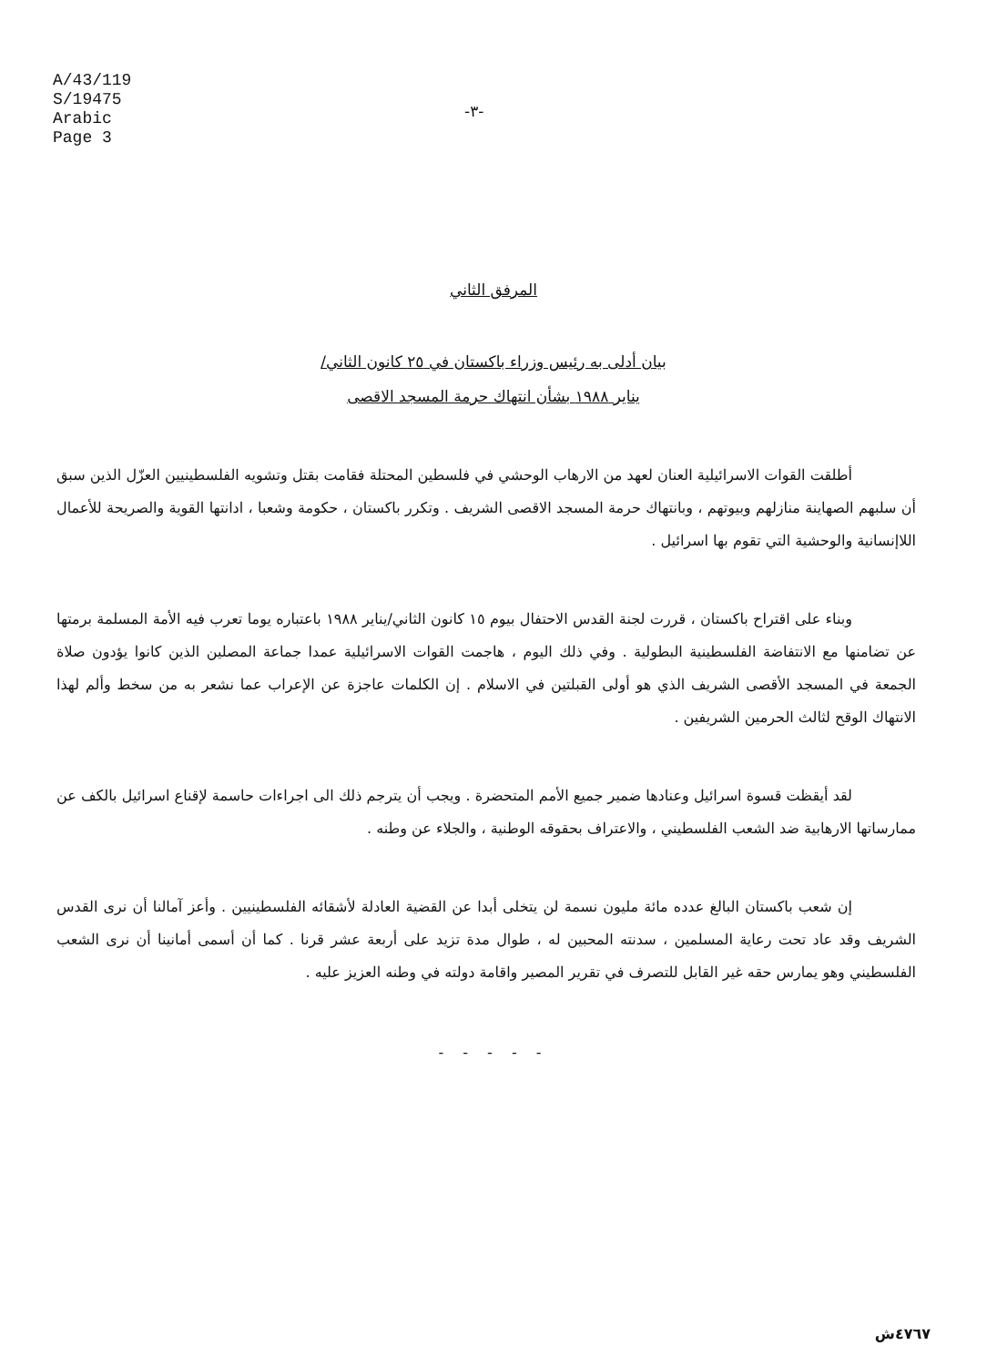A/43/119
S/19475
Arabic
Page 3
-٣-
المرفق الثاني
بيان أدلى به رئيس وزراء باكستان في ٢٥ كانون الثاني/
يناير ١٩٨٨ بشأن انتهاك حرمة المسجد الاقصى
أطلقت القوات الاسرائيلية العنان لعهد من الارهاب الوحشي في فلسطين المحتلة فقامت بقتل وتشويه الفلسطينيين العزّل الذين سبق أن سلبهم الصهاينة منازلهم وبيوتهم ، وبانتهاك حرمة المسجد الاقصى الشريف . وتكرر باكستان ، حكومة وشعبا ، ادانتها القوية والصريحة للأعمال اللاإنسانية والوحشية التي تقوم بها اسرائيل .
وبناء على اقتراح باكستان ، قررت لجنة القدس الاحتفال بيوم ١٥ كانون الثاني/يناير ١٩٨٨ باعتباره يوما تعرب فيه الأمة المسلمة برمتها عن تضامنها مع الانتفاضة الفلسطينية البطولية . وفي ذلك اليوم ، هاجمت القوات الاسرائيلية عمدا جماعة المصلين الذين كانوا يؤدون صلاة الجمعة في المسجد الأقصى الشريف الذي هو أولى القبلتين في الاسلام . إن الكلمات عاجزة عن الإعراب عما نشعر به من سخط وألم لهذا الانتهاك الوقح لثالث الحرمين الشريفين .
لقد أيقظت قسوة اسرائيل وعنادها ضمير جميع الأمم المتحضرة . ويجب أن يترجم ذلك الى اجراءات حاسمة لإقناع اسرائيل بالكف عن ممارساتها الارهابية ضد الشعب الفلسطيني ، والاعتراف بحقوقه الوطنية ، والجلاء عن وطنه .
إن شعب باكستان البالغ عدده مائة مليون نسمة لن يتخلى أبدا عن القضية العادلة لأشقائه الفلسطينيين . وأعز آمالنا أن نرى القدس الشريف وقد عاد تحت رعاية المسلمين ، سدنته المحبين له ، طوال مدة تزيد على أربعة عشر قرنا . كما أن أسمى أمانينا أن نرى الشعب الفلسطيني وهو يمارس حقه غير القابل للتصرف في تقرير المصير واقامة دولته في وطنه العزيز عليه .
- - - - -
٤٧٦٧ش